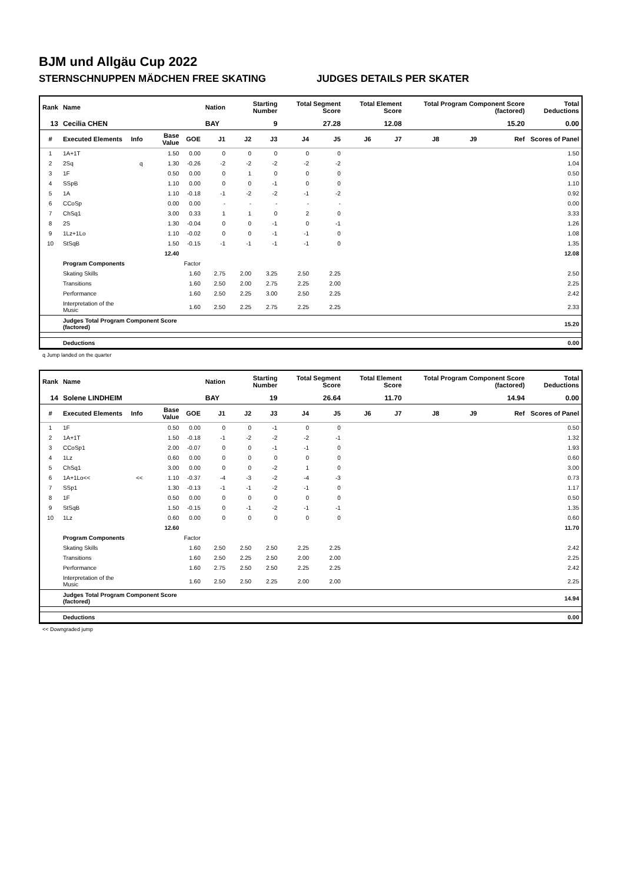BJM und Allgäu Cup 2022
STERNSCHNUPPEN MÄDCHEN FREE SKATING JUDGES DETAILS PER SKATER
| Rank | Name | | | | Nation | Starting Number | | Total Segment Score | | Total Element Score | | Total Program Component Score (factored) | | | Total Deductions |
| --- | --- | --- | --- | --- | --- | --- | --- | --- | --- | --- | --- | --- | --- | --- | --- |
| 13 | Cecilia CHEN | | | | BAY | 9 | | 27.28 | | 12.08 | | 15.20 | | | 0.00 |
| # | Executed Elements | Info | Base Value | GOE | J1 | J2 | J3 | J4 | J5 | J6 | J7 | J8 | J9 | Ref | Scores of Panel |
| 1 | 1A+1T | | 1.50 | 0.00 | 0 | 0 | 0 | 0 | 0 | | | | | | 1.50 |
| 2 | 2Sq | q | 1.30 | -0.26 | -2 | -2 | -2 | -2 | -2 | | | | | | 1.04 |
| 3 | 1F | | 0.50 | 0.00 | 0 | 1 | 0 | 0 | 0 | | | | | | 0.50 |
| 4 | SSpB | | 1.10 | 0.00 | 0 | 0 | -1 | 0 | 0 | | | | | | 1.10 |
| 5 | 1A | | 1.10 | -0.18 | -1 | -2 | -2 | -1 | -2 | | | | | | 0.92 |
| 6 | CCoSp | | 0.00 | 0.00 | - | - | - | - | - | | | | | | 0.00 |
| 7 | ChSq1 | | 3.00 | 0.33 | 1 | 1 | 0 | 2 | 0 | | | | | | 3.33 |
| 8 | 2S | | 1.30 | -0.04 | 0 | 0 | -1 | 0 | -1 | | | | | | 1.26 |
| 9 | 1Lz+1Lo | | 1.10 | -0.02 | 0 | 0 | -1 | -1 | 0 | | | | | | 1.08 |
| 10 | StSqB | | 1.50 | -0.15 | -1 | -1 | -1 | -1 | 0 | | | | | | 1.35 |
| | | | 12.40 | | | | | | | | | | | | 12.08 |
| | Program Components | | | Factor | | | | | | | | | | | |
| | Skating Skills | | | 1.60 | 2.75 | 2.00 | 3.25 | 2.50 | 2.25 | | | | | | 2.50 |
| | Transitions | | | 1.60 | 2.50 | 2.00 | 2.75 | 2.25 | 2.00 | | | | | | 2.25 |
| | Performance | | | 1.60 | 2.50 | 2.25 | 3.00 | 2.50 | 2.25 | | | | | | 2.42 |
| | Interpretation of the Music | | | 1.60 | 2.50 | 2.25 | 2.75 | 2.25 | 2.25 | | | | | | 2.33 |
| | Judges Total Program Component Score (factored) | | | | | | | | | | | | | | 15.20 |
| | Deductions | | | | | | | | | | | | | | 0.00 |
q Jump landed on the quarter
| Rank | Name | | | | Nation | Starting Number | | Total Segment Score | | Total Element Score | | Total Program Component Score (factored) | | | Total Deductions |
| --- | --- | --- | --- | --- | --- | --- | --- | --- | --- | --- | --- | --- | --- | --- | --- |
| 14 | Solene LINDHEIM | | | | BAY | 19 | | 26.64 | | 11.70 | | 14.94 | | | 0.00 |
| # | Executed Elements | Info | Base Value | GOE | J1 | J2 | J3 | J4 | J5 | J6 | J7 | J8 | J9 | Ref | Scores of Panel |
| 1 | 1F | | 0.50 | 0.00 | 0 | 0 | -1 | 0 | 0 | | | | | | 0.50 |
| 2 | 1A+1T | | 1.50 | -0.18 | -1 | -2 | -2 | -2 | -1 | | | | | | 1.32 |
| 3 | CCoSp1 | | 2.00 | -0.07 | 0 | 0 | -1 | -1 | 0 | | | | | | 1.93 |
| 4 | 1Lz | | 0.60 | 0.00 | 0 | 0 | 0 | 0 | 0 | | | | | | 0.60 |
| 5 | ChSq1 | | 3.00 | 0.00 | 0 | 0 | -2 | 1 | 0 | | | | | | 3.00 |
| 6 | 1A+1Lo<< | << | 1.10 | -0.37 | -4 | -3 | -2 | -4 | -3 | | | | | | 0.73 |
| 7 | SSp1 | | 1.30 | -0.13 | -1 | -1 | -2 | -1 | 0 | | | | | | 1.17 |
| 8 | 1F | | 0.50 | 0.00 | 0 | 0 | 0 | 0 | 0 | | | | | | 0.50 |
| 9 | StSqB | | 1.50 | -0.15 | 0 | -1 | -2 | -1 | -1 | | | | | | 1.35 |
| 10 | 1Lz | | 0.60 | 0.00 | 0 | 0 | 0 | 0 | 0 | | | | | | 0.60 |
| | | | 12.60 | | | | | | | | | | | | 11.70 |
| | Program Components | | | Factor | | | | | | | | | | | |
| | Skating Skills | | | 1.60 | 2.50 | 2.50 | 2.50 | 2.25 | 2.25 | | | | | | 2.42 |
| | Transitions | | | 1.60 | 2.50 | 2.25 | 2.50 | 2.00 | 2.00 | | | | | | 2.25 |
| | Performance | | | 1.60 | 2.75 | 2.50 | 2.50 | 2.25 | 2.25 | | | | | | 2.42 |
| | Interpretation of the Music | | | 1.60 | 2.50 | 2.50 | 2.25 | 2.00 | 2.00 | | | | | | 2.25 |
| | Judges Total Program Component Score (factored) | | | | | | | | | | | | | | 14.94 |
| | Deductions | | | | | | | | | | | | | | 0.00 |
<< Downgraded jump